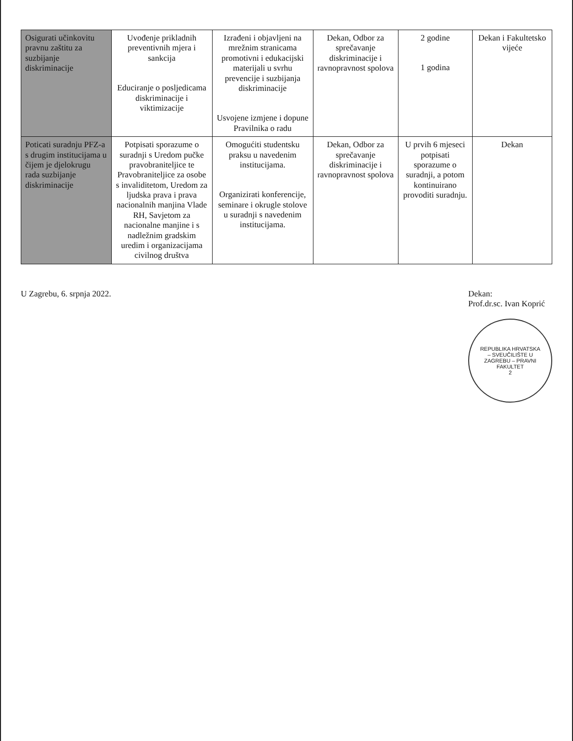| Osigurati učinkovitu pravnu zaštitu za suzbijanje diskriminacije | Uvođenje prikladnih preventivnih mjera i sankcija Educiranje o posljedicama diskriminacije i viktimizacije | Izrađeni i objavljeni na mrežnim stranicama promotivni i edukacijski materijali u svrhu prevencije i suzbijanja diskriminacije Usvojene izmjene i dopune Pravilnika o radu | Dekan, Odbor za sprečavanje diskriminacije i ravnopravnost spolova | 2 godine 1 godina | Dekan i Fakultetsko vijeće |
| Poticati suradnju PFZ-a s drugim institucijama u čijem je djelokrugu rada suzbijanje diskriminacije | Potpisati sporazume o suradnji s Uredom pučke pravobraniteljice te Pravobraniteljice za osobe s invaliditetom, Uredom za ljudska prava i prava nacionalnih manjina Vlade RH, Savjetom za nacionalne manjine i s nadležnim gradskim uredim i organizacijama civilnog društva | Omogućiti studentsku praksu u navedenim institucijama. Organizirati konferencije, seminare i okrugle stolove u suradnji s navedenim institucijama. | Dekan, Odbor za sprečavanje diskriminacije i ravnopravnost spolova | U prvih 6 mjeseci potpisati sporazume o suradnji, a potom kontinuirano provoditi suradnju. | Dekan |
U Zagrebu, 6. srpnja 2022. Dekan:
Prof.dr.sc. Ivan Koprić
REPUBLIKA HRVATSKA – SVEUČILIŠTE U ZAGREBU – PRAVNI FAKULTET
2